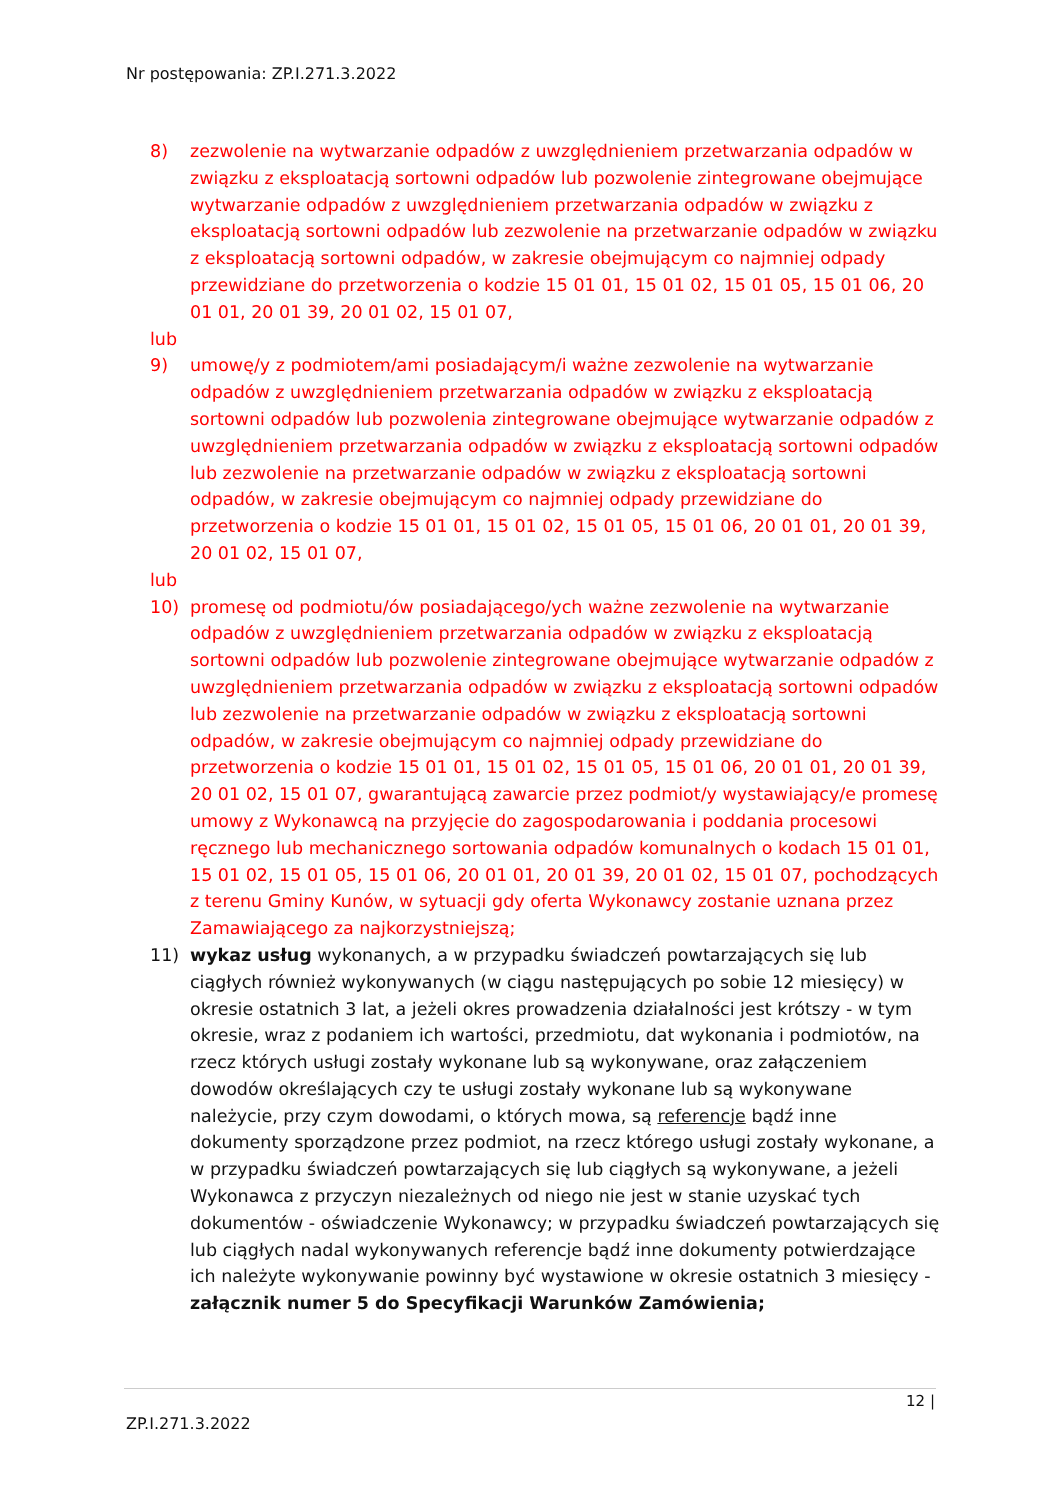Nr postępowania: ZP.I.271.3.2022
8) zezwolenie na wytwarzanie odpadów z uwzględnieniem przetwarzania odpadów w związku z eksploatacją sortowni odpadów lub pozwolenie zintegrowane obejmujące wytwarzanie odpadów z uwzględnieniem przetwarzania odpadów w związku z eksploatacją sortowni odpadów lub zezwolenie na przetwarzanie odpadów w związku z eksploatacją sortowni odpadów, w zakresie obejmującym co najmniej odpady przewidziane do przetworzenia o kodzie 15 01 01, 15 01 02, 15 01 05, 15 01 06, 20 01 01, 20 01 39, 20 01 02, 15 01 07,
lub
9) umowę/y z podmiotem/ami posiadającym/i ważne zezwolenie na wytwarzanie odpadów z uwzględnieniem przetwarzania odpadów w związku z eksploatacją sortowni odpadów lub pozwolenia zintegrowane obejmujące wytwarzanie odpadów z uwzględnieniem przetwarzania odpadów w związku z eksploatacją sortowni odpadów lub zezwolenie na przetwarzanie odpadów w związku z eksploatacją sortowni odpadów, w zakresie obejmującym co najmniej odpady przewidziane do przetworzenia o kodzie 15 01 01, 15 01 02, 15 01 05, 15 01 06, 20 01 01, 20 01 39, 20 01 02, 15 01 07,
lub
10) promesę od podmiotu/ów posiadającego/ych ważne zezwolenie na wytwarzanie odpadów z uwzględnieniem przetwarzania odpadów w związku z eksploatacją sortowni odpadów lub pozwolenie zintegrowane obejmujące wytwarzanie odpadów z uwzględnieniem przetwarzania odpadów w związku z eksploatacją sortowni odpadów lub zezwolenie na przetwarzanie odpadów w związku z eksploatacją sortowni odpadów, w zakresie obejmującym co najmniej odpady przewidziane do przetworzenia o kodzie 15 01 01, 15 01 02, 15 01 05, 15 01 06, 20 01 01, 20 01 39, 20 01 02, 15 01 07, gwarantującą zawarcie przez podmiot/y wystawiający/e promesę umowy z Wykonawcą na przyjęcie do zagospodarowania i poddania procesowi ręcznego lub mechanicznego sortowania odpadów komunalnych o kodach 15 01 01, 15 01 02, 15 01 05, 15 01 06, 20 01 01, 20 01 39, 20 01 02, 15 01 07, pochodzących z terenu Gminy Kunów, w sytuacji gdy oferta Wykonawcy zostanie uznana przez Zamawiającego za najkorzystniejszą;
11) wykaz usług wykonanych, a w przypadku świadczeń powtarzających się lub ciągłych również wykonywanych (w ciągu następujących po sobie 12 miesięcy) w okresie ostatnich 3 lat, a jeżeli okres prowadzenia działalności jest krótszy - w tym okresie, wraz z podaniem ich wartości, przedmiotu, dat wykonania i podmiotów, na rzecz których usługi zostały wykonane lub są wykonywane, oraz załączeniem dowodów określających czy te usługi zostały wykonane lub są wykonywane należycie, przy czym dowodami, o których mowa, są referencje bądź inne dokumenty sporządzone przez podmiot, na rzecz którego usługi zostały wykonane, a w przypadku świadczeń powtarzających się lub ciągłych są wykonywane, a jeżeli Wykonawca z przyczyn niezależnych od niego nie jest w stanie uzyskać tych dokumentów - oświadczenie Wykonawcy; w przypadku świadczeń powtarzających się lub ciągłych nadal wykonywanych referencje bądź inne dokumenty potwierdzające ich należyte wykonywanie powinny być wystawione w okresie ostatnich 3 miesięcy - załącznik numer 5 do Specyfikacji Warunków Zamówienia;
12 |
ZP.I.271.3.2022